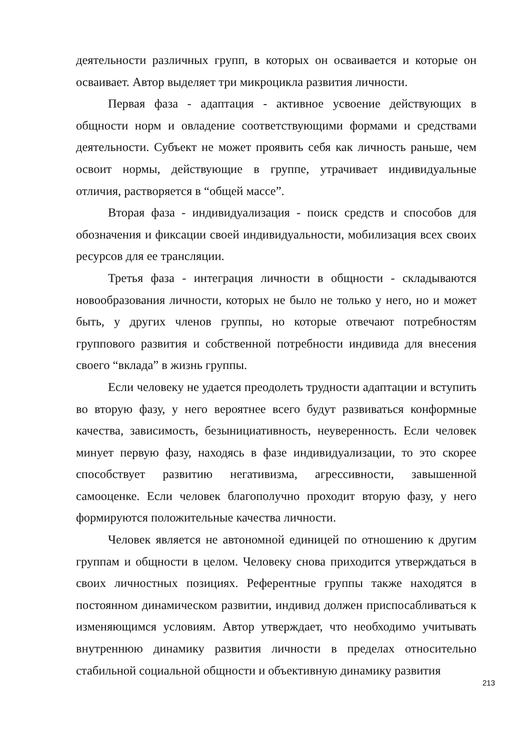деятельности различных групп, в которых он осваивается и которые он осваивает. Автор выделяет три микроцикла развития личности.
Первая фаза - адаптация - активное усвоение действующих в общности норм и овладение соответствующими формами и средствами деятельности. Субъект не может проявить себя как личность раньше, чем освоит нормы, действующие в группе, утрачивает индивидуальные отличия, растворяется в “общей массе”.
Вторая фаза - индивидуализация - поиск средств и способов для обозначения и фиксации своей индивидуальности, мобилизация всех своих ресурсов для ее трансляции.
Третья фаза - интеграция личности в общности - складываются новообразования личности, которых не было не только у него, но и может быть, у других членов группы, но которые отвечают потребностям группового развития и собственной потребности индивида для внесения своего “вклада” в жизнь группы.
Если человеку не удается преодолеть трудности адаптации и вступить во вторую фазу, у него вероятнее всего будут развиваться конформные качества, зависимость, безынициативность, неуверенность. Если человек минует первую фазу, находясь в фазе индивидуализации, то это скорее способствует развитию негативизма, агрессивности, завышенной самооценке. Если человек благополучно проходит вторую фазу, у него формируются положительные качества личности.
Человек является не автономной единицей по отношению к другим группам и общности в целом. Человеку снова приходится утверждаться в своих личностных позициях. Референтные группы также находятся в постоянном динамическом развитии, индивид должен приспосабливаться к изменяющимся условиям. Автор утверждает, что необходимо учитывать внутреннюю динамику развития личности в пределах относительно стабильной социальной общности и объективную динамику развития
213